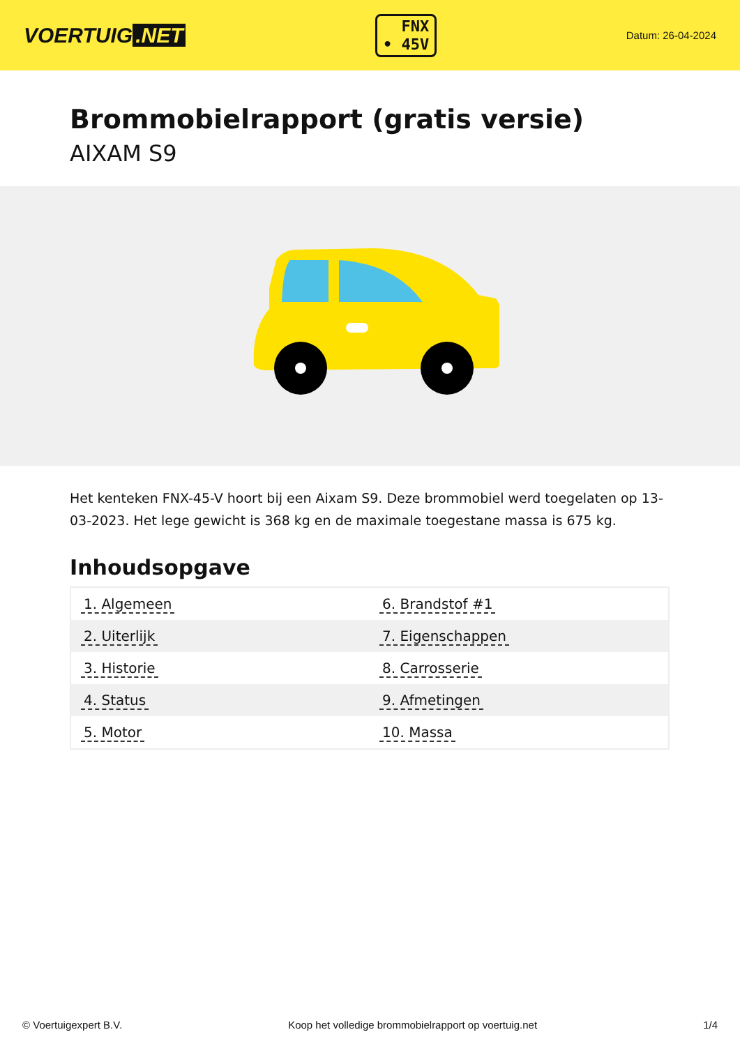VOERTUIG.NET
FNX
• 45V
Datum: 26-04-2024
Brommobielrapport (gratis versie)
AIXAM S9
Het kenteken FNX-45-V hoort bij een Aixam S9. Deze brommobiel werd toegelaten op 13-03-2023. Het lege gewicht is 368 kg en de maximale toegestane massa is 675 kg.
Inhoudsopgave
| 1. Algemeen | 6. Brandstof #1 |
| 2. Uiterlijk | 7. Eigenschappen |
| 3. Historie | 8. Carrosserie |
| 4. Status | 9. Afmetingen |
| 5. Motor | 10. Massa |
© Voertuigexpert B.V. Koop het volledige brommobielrapport op voertuig.net 1/4